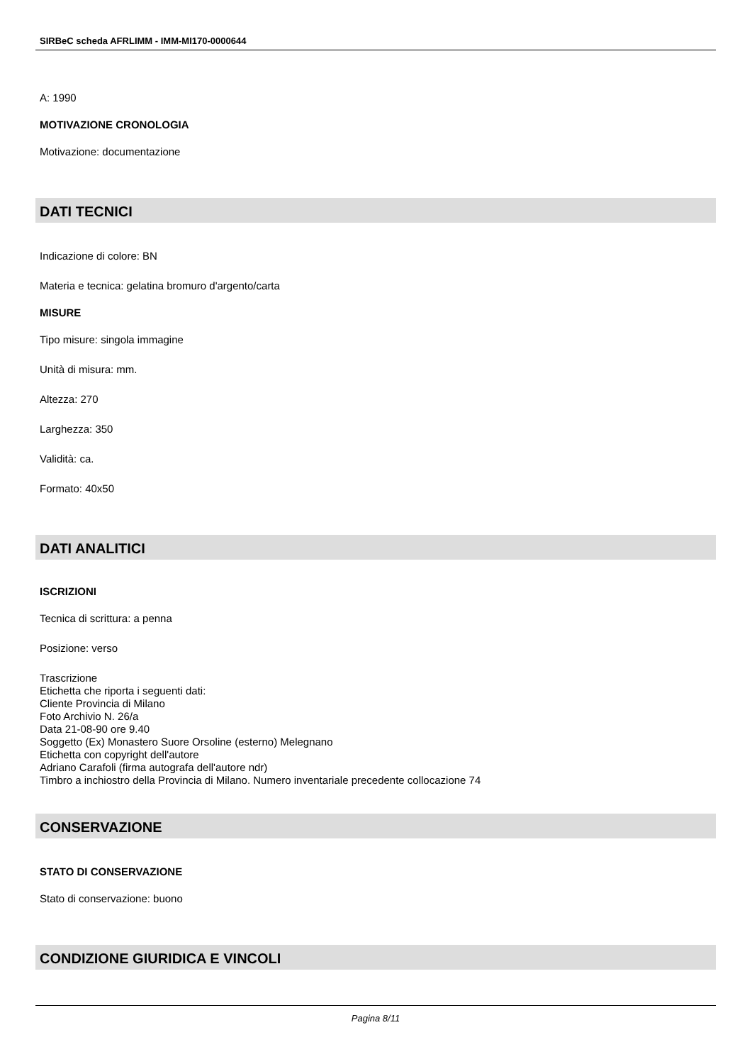SIRBeC scheda AFRLIMM - IMM-MI170-0000644
A: 1990
MOTIVAZIONE CRONOLOGIA
Motivazione: documentazione
DATI TECNICI
Indicazione di colore: BN
Materia e tecnica: gelatina bromuro d'argento/carta
MISURE
Tipo misure: singola immagine
Unità di misura: mm.
Altezza: 270
Larghezza: 350
Validità: ca.
Formato: 40x50
DATI ANALITICI
ISCRIZIONI
Tecnica di scrittura: a penna
Posizione: verso
Trascrizione
Etichetta che riporta i seguenti dati:
Cliente Provincia di Milano
Foto Archivio N. 26/a
Data 21-08-90 ore 9.40
Soggetto (Ex) Monastero Suore Orsoline (esterno) Melegnano
Etichetta con copyright dell'autore
Adriano Carafoli (firma autografa dell'autore ndr)
Timbro a inchiostro della Provincia di Milano. Numero inventariale precedente collocazione 74
CONSERVAZIONE
STATO DI CONSERVAZIONE
Stato di conservazione: buono
CONDIZIONE GIURIDICA E VINCOLI
Pagina 8/11